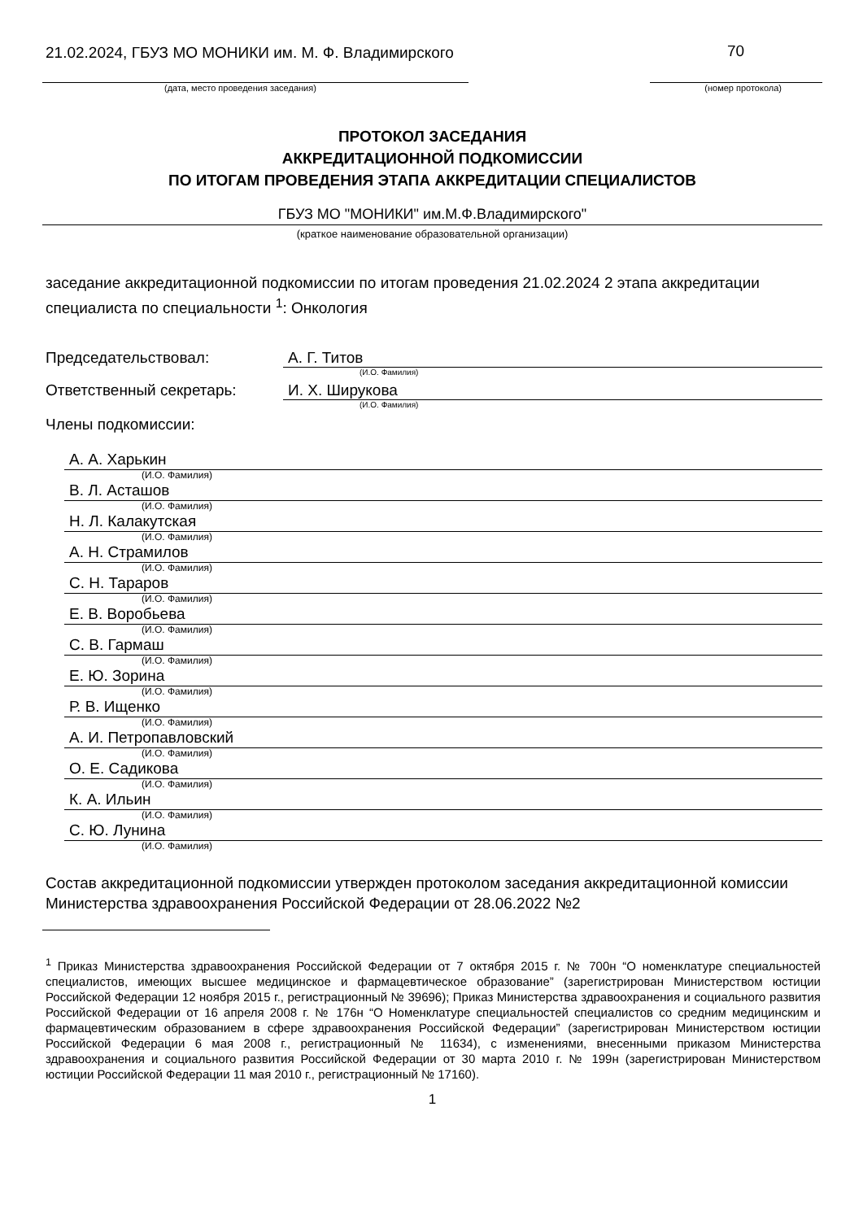21.02.2024, ГБУЗ МО МОНИКИ им. М. Ф. Владимирского
70
(дата, место проведения заседания) (номер протокола)
ПРОТОКОЛ ЗАСЕДАНИЯ
АККРЕДИТАЦИОННОЙ ПОДКОМИССИИ
ПО ИТОГАМ ПРОВЕДЕНИЯ ЭТАПА АККРЕДИТАЦИИ СПЕЦИАЛИСТОВ
ГБУЗ МО "МОНИКИ" им.М.Ф.Владимирского"
(краткое наименование образовательной организации)
заседание аккредитационной подкомиссии по итогам проведения 21.02.2024 2 этапа аккредитации специалиста по специальности <sup>1</sup>: Онкология
Председательствовал: А. Г. Титов
(И.О. Фамилия)
Ответственный секретарь: И. Х. Ширукова
(И.О. Фамилия)
Члены подкомиссии:
А. А. Харькин
(И.О. Фамилия)
В. Л. Асташов
(И.О. Фамилия)
Н. Л. Калакутская
(И.О. Фамилия)
А. Н. Страмилов
(И.О. Фамилия)
С. Н. Тараров
(И.О. Фамилия)
Е. В. Воробьева
(И.О. Фамилия)
С. В. Гармаш
(И.О. Фамилия)
Е. Ю. Зорина
(И.О. Фамилия)
Р. В. Ищенко
(И.О. Фамилия)
А. И. Петропавловский
(И.О. Фамилия)
О. Е. Садикова
(И.О. Фамилия)
К. А. Ильин
(И.О. Фамилия)
С. Ю. Лунина
(И.О. Фамилия)
Состав аккредитационной подкомиссии утвержден протоколом заседания аккредитационной комиссии Министерства здравоохранения Российской Федерации от 28.06.2022 №2
<sup>1</sup> Приказ Министерства здравоохранения Российской Федерации от 7 октября 2015 г. № 700н “О номенклатуре специальностей специалистов, имеющих высшее медицинское и фармацевтическое образование” (зарегистрирован Министерством юстиции Российской Федерации 12 ноября 2015 г., регистрационный № 39696); Приказ Министерства здравоохранения и социального развития Российской Федерации от 16 апреля 2008 г. № 176н “О Номенклатуре специальностей специалистов со средним медицинским и фармацевтическим образованием в сфере здравоохранения Российской Федерации” (зарегистрирован Министерством юстиции Российской Федерации 6 мая 2008 г., регистрационный № 11634), с изменениями, внесенными приказом Министерства здравоохранения и социального развития Российской Федерации от 30 марта 2010 г. № 199н (зарегистрирован Министерством юстиции Российской Федерации 11 мая 2010 г., регистрационный № 17160).
1